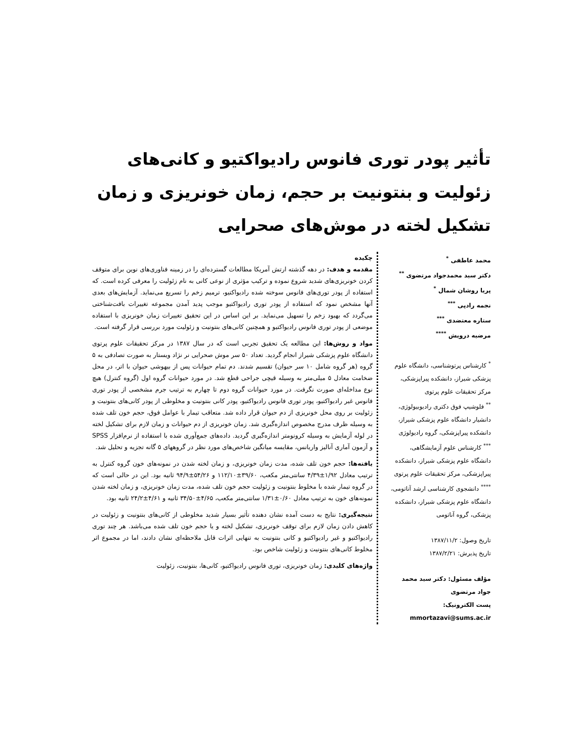تأثیر پودر توری فانوس رادیواکتیو و کانی‌های زئولیت و بنتونیت بر حجم، زمان خونریزی و زمان تشکیل لخته در موش‌های صحرایی
محمد عاطفی <sup>*</sup>
دکتر سید محمدجواد مرتضوی <sup>**</sup>
پریا روشان شمال <sup>*</sup>
نجمه رادپی <sup>***</sup>
ستاره معتضدی <sup>***</sup>
مرضیه درویش <sup>****</sup>
<sup>*</sup> کارشناس پرتوشناسی، دانشگاه علوم پزشکی شیراز، دانشکده پیراپزشکی، مرکز تحقیقات علوم پرتوی
<sup>**</sup> فلوشیپ فوق دکتری رادیوبیولوژی، دانشیار دانشگاه علوم پزشکی شیراز، دانشکده پیراپزشکی، گروه رادیولوژی
<sup>***</sup> کارشناس علوم آزمایشگاهی، دانشگاه علوم پزشکی شیراز، دانشکده پیراپزشکی، مرکز تحقیقات علوم پرتوی
<sup>****</sup> دانشجوی کارشناسی ارشد آناتومی، دانشگاه علوم پزشکی شیراز، دانشکده پزشکی، گروه آناتومی
تاریخ وصول: ۱۳۸۷/۱۱/۲
تاریخ پذیرش: ۱۳۸۷/۲/۲۱
مؤلف مسئول: دکتر سید محمد جواد مرتضوی
پست الکترونیک: mmortazavi@sums.ac.ir
چکیده
مقدمه و هدف: در دهه گذشته ارتش آمریکا مطالعات گسترده‌ای را در زمینه فناوری‌های نوین برای متوقف کردن خونریزی‌های شدید شروع نموده و ترکیب مؤثری از نوعی کانی به نام زئولیت را معرفی کرده است. که استفاده از پودر توری‌های فانوس سوخته شده رادیواکتیو، ترمیم زخم را تسریع می‌نماید. آزمایش‌های بعدی آنها مشخص نمود که استفاده از پودر توری رادیواکتیو موجب پدید آمدن مجموعه تغییرات بافت‌شناختی می‌گردد که بهبود زخم را تسهیل می‌نماید. بر این اساس در این تحقیق تغییرات زمان خونریزی با استفاده موضعی از پودر توری فانوس رادیواکتیو و همچنین کانی‌های بنتونیت و زئولیت مورد بررسی قرار گرفته است.
مواد و روش‌ها: این مطالعه یک تحقیق تجربی است که در سال ۱۳۸۷ در مرکز تحقیقات علوم پرتوی دانشگاه علوم پزشکی شیراز انجام گردید. تعداد ۵۰ سر موش صحرایی نر نژاد ویستار به صورت تصادفی به ۵ گروه (هر گروه شامل ۱۰ سر حیوان) تقسیم شدند. دم تمام حیوانات پس از بیهوشی حیوان با اتر، در محل ضخامت معادل ۵ میلی‌متر به وسیله قیچی جراحی قطع شد. در مورد حیوانات گروه اول (گروه کنترل) هیچ نوع مداخله‌ای صورت نگرفت. در مورد حیوانات گروه دوم تا چهارم به ترتیب جرم مشخصی از پودر توری فانوس غیر رادیواکتیو، پودر توری فانوس رادیواکتیو، پودر کانی بنتونیت و مخلوطی از پودر کانی‌های بنتونیت و زئولیت بر روی محل خونریزی از دم حیوان قرار داده شد. متعاقب تیمار با عوامل فوق، حجم خون تلف شده به وسیله ظرف مدرج مخصوص اندازه‌گیری شد. زمان خونریزی از دم حیوانات و زمان لازم برای تشکیل لخته در لوله آزمایش به وسیله کرونومتر اندازه‌گیری گردید. داده‌های جمع‌آوری شده با استفاده از نرم‌افزار SPSS و آزمون آماری آنالیز واریانس، مقایسه میانگین شاخص‌های مورد نظر در گروههای ۵ گانه تجزیه و تحلیل شد.
یافته‌ها: حجم خون تلف شده، مدت زمان خونریزی، و زمان لخته شدن در نمونه‌های خون گروه کنترل به ترتیب معادل ۱/۹۲±۴/۳۹ سانتی‌متر مکعب، ۳۹/۶۰±۱۱۲/۱۰ و ۵۴/۲۶±۹۴/۹ ثانیه بود. این در حالی است که در گروه تیمار شده با مخلوط بنتونیت و زئولیت حجم خون تلف شده، مدت زمان خونریزی، و زمان لخته شدن نمونه‌های خون به ترتیب معادل ۰/۶۰±۱/۳۱ سانتی‌متر مکعب، ۴/۶۵±۳۴/۵۰ ثانیه و ۴/۶۱±۲۴/۲ ثانیه بود.
نتیجه‌گیری: نتایج به دست آمده نشان دهنده تأثیر بسیار شدید مخلوطی از کانی‌های بنتونیت و زئولیت در کاهش دادن زمان لازم برای توقف خونریزی، تشکیل لخته و یا حجم خون تلف شده می‌باشد. هر چند توری رادیواکتیو و غیر رادیواکتیو و کانی بنتونیت به تنهایی اثرات قابل ملاحظه‌ای نشان دادند، اما در مجموع اثر مخلوط کانی‌های بنتونیت و زئولیت شاخص بود.
واژه‌های کلیدی: زمان خونریزی، توری فانوس رادیواکتیو، کانی‌ها، بنتونیت، زئولیت